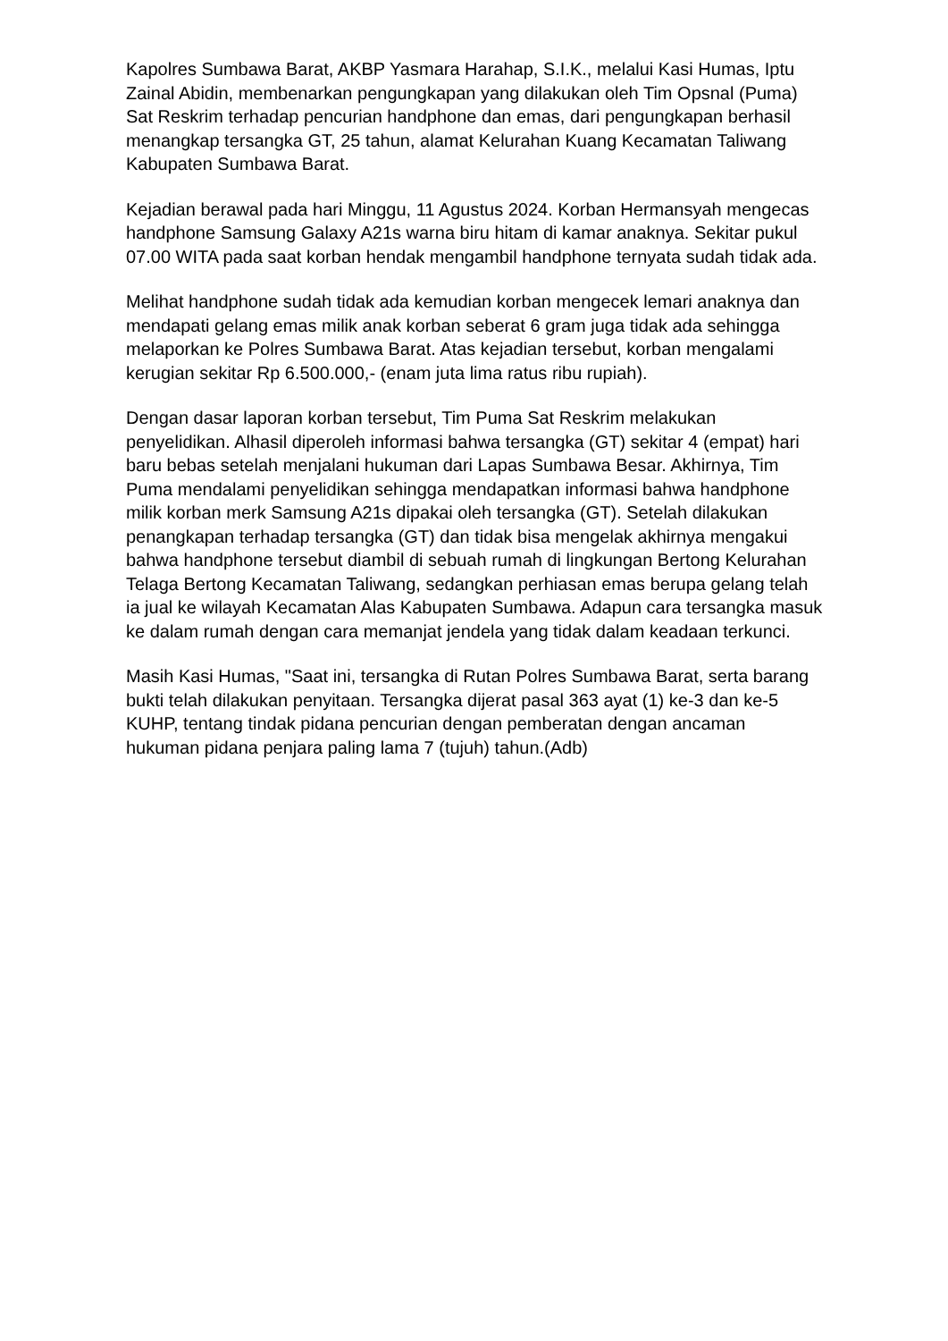Kapolres Sumbawa Barat, AKBP Yasmara Harahap, S.I.K., melalui Kasi Humas, Iptu Zainal Abidin, membenarkan pengungkapan yang dilakukan oleh Tim Opsnal (Puma) Sat Reskrim terhadap pencurian handphone dan emas, dari pengungkapan berhasil menangkap tersangka GT, 25 tahun, alamat Kelurahan Kuang Kecamatan Taliwang Kabupaten Sumbawa Barat.
Kejadian berawal pada hari Minggu, 11 Agustus 2024. Korban Hermansyah mengecas handphone Samsung Galaxy A21s warna biru hitam di kamar anaknya. Sekitar pukul 07.00 WITA pada saat korban hendak mengambil handphone ternyata sudah tidak ada.
Melihat handphone sudah tidak ada kemudian korban mengecek lemari anaknya dan mendapati gelang emas milik anak korban seberat 6 gram juga tidak ada sehingga melaporkan ke Polres Sumbawa Barat. Atas kejadian tersebut, korban mengalami kerugian sekitar Rp 6.500.000,- (enam juta lima ratus ribu rupiah).
Dengan dasar laporan korban tersebut, Tim Puma Sat Reskrim melakukan penyelidikan. Alhasil diperoleh informasi bahwa tersangka (GT) sekitar 4 (empat) hari baru bebas setelah menjalani hukuman dari Lapas Sumbawa Besar. Akhirnya, Tim Puma mendalami penyelidikan sehingga mendapatkan informasi bahwa handphone milik korban merk Samsung A21s dipakai oleh tersangka (GT). Setelah dilakukan penangkapan terhadap tersangka (GT) dan tidak bisa mengelak akhirnya mengakui bahwa handphone tersebut diambil di sebuah rumah di lingkungan Bertong Kelurahan Telaga Bertong Kecamatan Taliwang, sedangkan perhiasan emas berupa gelang telah ia jual ke wilayah Kecamatan Alas Kabupaten Sumbawa. Adapun cara tersangka masuk ke dalam rumah dengan cara memanjat jendela yang tidak dalam keadaan terkunci.
Masih Kasi Humas, "Saat ini, tersangka di Rutan Polres Sumbawa Barat, serta barang bukti telah dilakukan penyitaan. Tersangka dijerat pasal 363 ayat (1) ke-3 dan ke-5 KUHP, tentang tindak pidana pencurian dengan pemberatan dengan ancaman hukuman pidana penjara paling lama 7 (tujuh) tahun.(Adb)